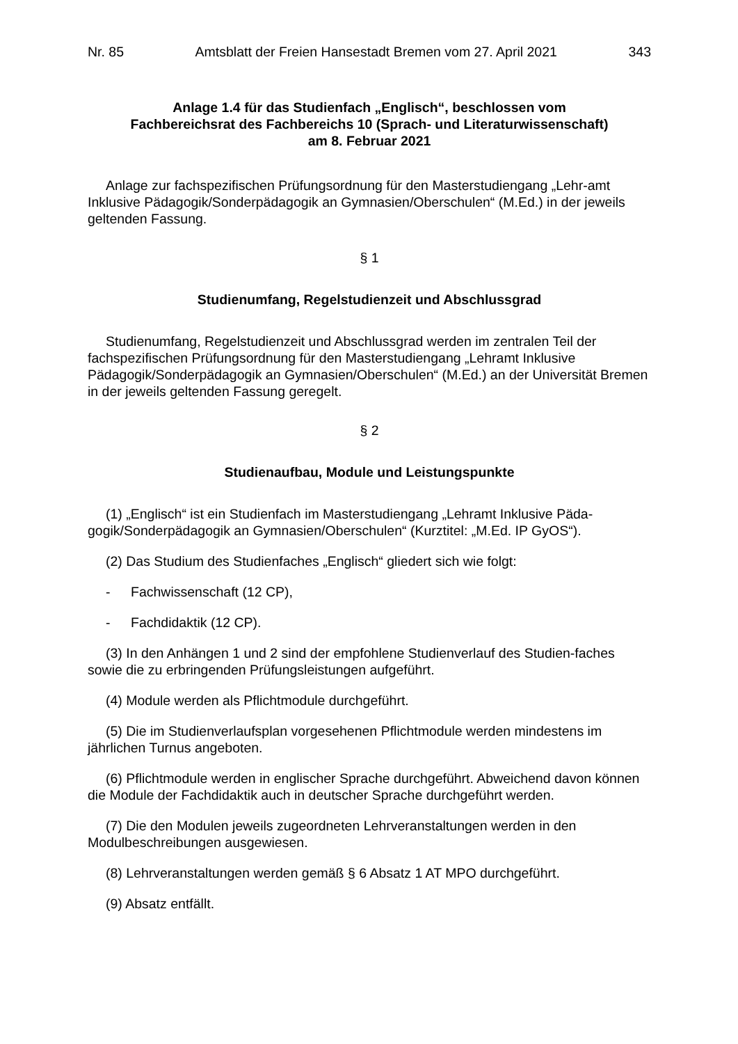Nr. 85 Amtsblatt der Freien Hansestadt Bremen vom 27. April 2021 343
Anlage 1.4 für das Studienfach „Englisch“, beschlossen vom
Fachbereichsrat des Fachbereichs 10 (Sprach- und Literaturwissenschaft)
am 8. Februar 2021
Anlage zur fachspezifischen Prüfungsordnung für den Masterstudiengang „Lehr-amt Inklusive Pädagogik/Sonderpädagogik an Gymnasien/Oberschulen“ (M.Ed.) in der jeweils geltenden Fassung.
§ 1
Studienumfang, Regelstudienzeit und Abschlussgrad
Studienumfang, Regelstudienzeit und Abschlussgrad werden im zentralen Teil der fachspezifischen Prüfungsordnung für den Masterstudiengang „Lehramt Inklusive Pädagogik/Sonderpädagogik an Gymnasien/Oberschulen“ (M.Ed.) an der Universität Bremen in der jeweils geltenden Fassung geregelt.
§ 2
Studienaufbau, Module und Leistungspunkte
(1) „Englisch“ ist ein Studienfach im Masterstudiengang „Lehramt Inklusive Päda-gogik/Sonderpädagogik an Gymnasien/Oberschulen“ (Kurztitel: „M.Ed. IP GyOS“).
(2) Das Studium des Studienfaches „Englisch“ gliedert sich wie folgt:
- Fachwissenschaft (12 CP),
- Fachdidaktik (12 CP).
(3) In den Anhängen 1 und 2 sind der empfohlene Studienverlauf des Studien-faches sowie die zu erbringenden Prüfungsleistungen aufgeführt.
(4) Module werden als Pflichtmodule durchgeführt.
(5) Die im Studienverlaufsplan vorgesehenen Pflichtmodule werden mindestens im jährlichen Turnus angeboten.
(6) Pflichtmodule werden in englischer Sprache durchgeführt. Abweichend davon können die Module der Fachdidaktik auch in deutscher Sprache durchgeführt werden.
(7) Die den Modulen jeweils zugeordneten Lehrveranstaltungen werden in den Modulbeschreibungen ausgewiesen.
(8) Lehrveranstaltungen werden gemäß § 6 Absatz 1 AT MPO durchgeführt.
(9) Absatz entfällt.